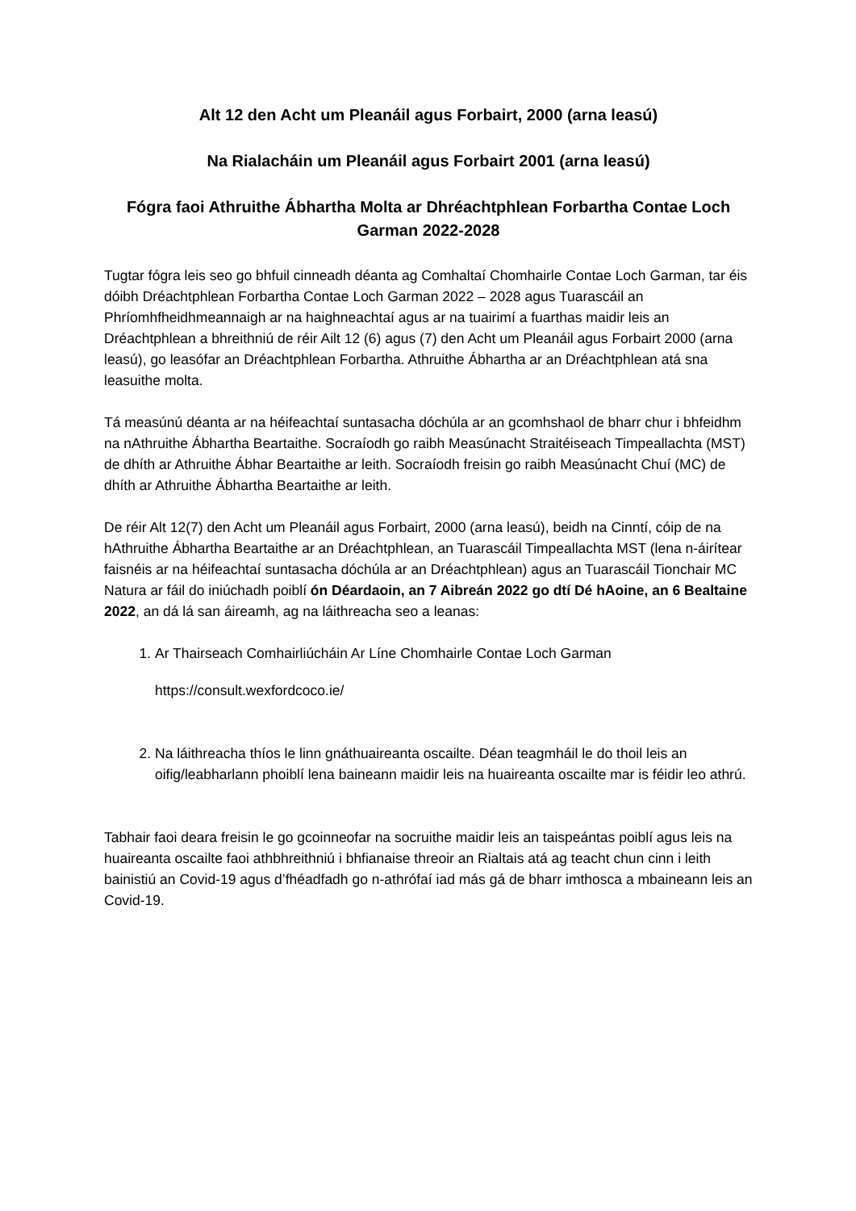Alt 12 den Acht um Pleanáil agus Forbairt, 2000 (arna leasú)
Na Rialacháin um Pleanáil agus Forbairt 2001 (arna leasú)
Fógra faoi Athruithe Ábhartha Molta ar Dhréachtphlean Forbartha Contae Loch Garman 2022-2028
Tugtar fógra leis seo go bhfuil cinneadh déanta ag Comhaltaí Chomhairle Contae Loch Garman, tar éis dóibh Dréachtphlean Forbartha Contae Loch Garman 2022 – 2028 agus Tuarascáil an Phríomhfheidhmeannaigh ar na haighneachtaí agus ar na tuairimí a fuarthas maidir leis an Dréachtphlean a bhreithniú de réir Ailt 12 (6) agus (7) den Acht um Pleanáil agus Forbairt 2000 (arna leasú), go leasófar an Dréachtphlean Forbartha. Athruithe Ábhartha ar an Dréachtphlean atá sna leasuithe molta.
Tá measúnú déanta ar na héifeachtaí suntasacha dóchúla ar an gcomhshaol de bharr chur i bhfeidhm na nAthruithe Ábhartha Beartaithe. Socraíodh go raibh Measúnacht Straitéiseach Timpeallachta (MST) de dhíth ar Athruithe Ábhar Beartaithe ar leith. Socraíodh freisin go raibh Measúnacht Chuí (MC) de dhíth ar Athruithe Ábhartha Beartaithe ar leith.
De réir Alt 12(7) den Acht um Pleanáil agus Forbairt, 2000 (arna leasú), beidh na Cinntí, cóip de na hAthruithe Ábhartha Beartaithe ar an Dréachtphlean, an Tuarascáil Timpeallachta MST (lena n-áirítear faisnéis ar na héifeachtaí suntasacha dóchúla ar an Dréachtphlean) agus an Tuarascáil Tionchair MC Natura ar fáil do iniúchadh poiblí ón Déardaoin, an 7 Aibreán 2022 go dtí Dé hAoine, an 6 Bealtaine 2022, an dá lá san áireamh, ag na láithreacha seo a leanas:
1. Ar Thairseach Comhairliúcháin Ar Líne Chomhairle Contae Loch Garman
https://consult.wexfordcoco.ie/
2. Na láithreacha thíos le linn gnáthuaireanta oscailte. Déan teagmháil le do thoil leis an oifig/leabharlann phoiblí lena baineann maidir leis na huaireanta oscailte mar is féidir leo athrú.
Tabhair faoi deara freisin le go gcoinneofar na socruithe maidir leis an taispeántas poiblí agus leis na huaireanta oscailte faoi athbhreithniú i bhfianaise threoir an Rialtais atá ag teacht chun cinn i leith bainistiú an Covid-19 agus d’fhéadfadh go n-athrófaí iad más gá de bharr imthosca a mbaineann leis an Covid-19.